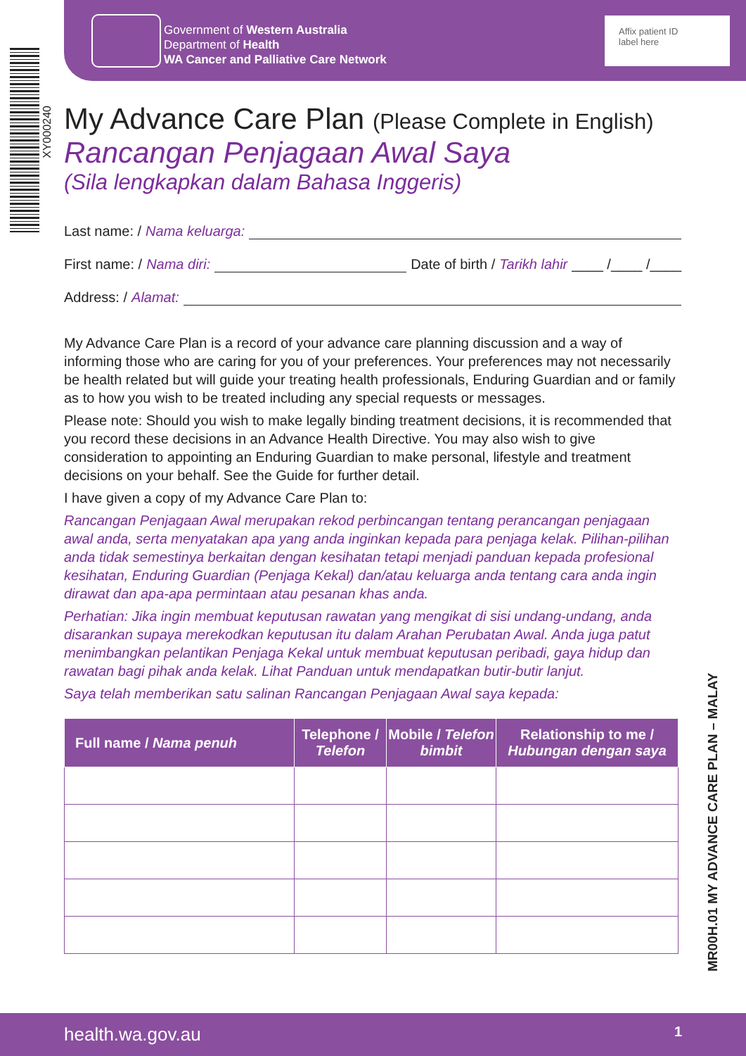Government of Western Australia
Department of Health
WA Cancer and Palliative Care Network
Affix patient ID
label here
XY000240
MR00H.01 MY ADVANCE CARE PLAN – MALAY
My Advance Care Plan (Please Complete in English)
Rancangan Penjagaan Awal Saya
(Sila lengkapkan dalam Bahasa Inggeris)
Last name: / Nama keluarga:
First name: / Nama diri: Date of birth / Tarikh lahir ____ /____ /____
Address: / Alamat:
My Advance Care Plan is a record of your advance care planning discussion and a way of informing those who are caring for you of your preferences. Your preferences may not necessarily be health related but will guide your treating health professionals, Enduring Guardian and or family as to how you wish to be treated including any special requests or messages.
Please note: Should you wish to make legally binding treatment decisions, it is recommended that you record these decisions in an Advance Health Directive. You may also wish to give consideration to appointing an Enduring Guardian to make personal, lifestyle and treatment decisions on your behalf. See the Guide for further detail.
I have given a copy of my Advance Care Plan to:
Rancangan Penjagaan Awal merupakan rekod perbincangan tentang perancangan penjagaan awal anda, serta menyatakan apa yang anda inginkan kepada para penjaga kelak. Pilihan-pilihan anda tidak semestinya berkaitan dengan kesihatan tetapi menjadi panduan kepada profesional kesihatan, Enduring Guardian (Penjaga Kekal) dan/atau keluarga anda tentang cara anda ingin dirawat dan apa-apa permintaan atau pesanan khas anda.
Perhatian: Jika ingin membuat keputusan rawatan yang mengikat di sisi undang-undang, anda disarankan supaya merekodkan keputusan itu dalam Arahan Perubatan Awal. Anda juga patut menimbangkan pelantikan Penjaga Kekal untuk membuat keputusan peribadi, gaya hidup dan rawatan bagi pihak anda kelak. Lihat Panduan untuk mendapatkan butir-butir lanjut.
Saya telah memberikan satu salinan Rancangan Penjagaan Awal saya kepada:
| Full name / Nama penuh | Telephone / Telefon | Mobile / Telefon bimbit | Relationship to me / Hubungan dengan saya |
| --- | --- | --- | --- |
health.wa.gov.au 1